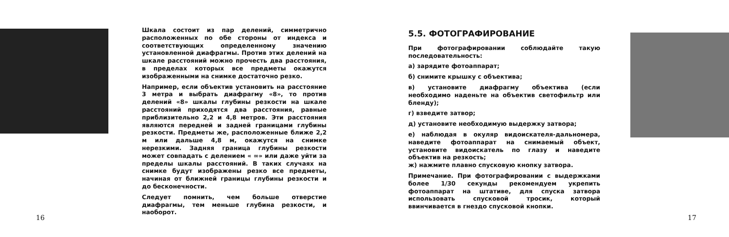Шкала состоит из пар делений, симметрично расположенных по обе стороны от индекса и соответствующих определенному значению установленной диафрагмы. Против этих делений на шкале расстояний можно прочесть два расстояния, в пределах которых все предметы окажутся изображенными на снимке достаточно резко.
Например, если объектив установить на расстояние 3 метра и выбрать диафрагму «8», то против делений «8» шкалы глубины резкости на шкале расстояний приходятся два расстояния, равные приблизительно 2,2 и 4,8 метров. Эти расстояния являются передней и задней границами глубины резкости. Предметы же, расположенные ближе 2,2 м или дальше 4,8 м, окажутся на снимке нерезкими. Задняя граница глубины резкости может совпадать с делением « ∞» или даже уйти за пределы шкалы расстояний. В таких случаях на снимке будут изображены резко все предметы, начиная от ближней границы глубины резкости и до бесконечности.
Следует помнить, чем больше отверстие диафрагмы, тем меньше глубина резкости, и наоборот.
16
5.5. ФОТОГРАФИРОВАНИЕ
При фотографировании соблюдайте такую последовательность:
а) зарядите фотоаппарат;
б) снимите крышку с объектива;
в) установите диафрагму объектива (если необходимо наденьте на объектив светофильтр или бленду);
г) взведите затвор;
д) установите необходимую выдержку затвора;
е) наблюдая в окуляр видоискателя-дальномера, наведите фотоаппарат на снимаемый объект, установите видоискатель по глазу и наведите объектив на резкость;
ж) нажмите плавно спусковую кнопку затвора.
Примечание. При фотографировании с выдержками более 1/30 секунды рекомендуем укрепить фотоаппарат на штативе, для спуска затвора использовать спусковой тросик, который ввинчивается в гнездо спусковой кнопки.
17